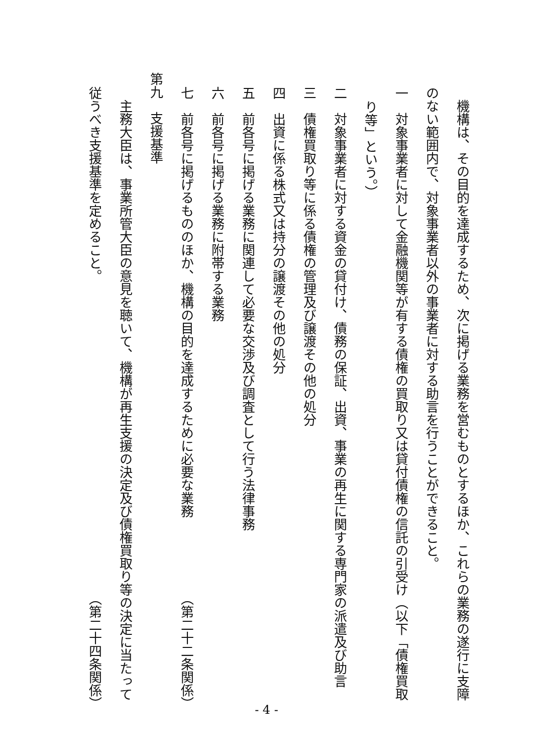機構は、その目的を達成するため、次に掲げる業務を営むものとするほか、これらの業務の遂行に支障
のない範囲内で、対象事業者以外の事業者に対する助言を行うことができること。
一　対象事業者に対して金融機関等が有する債権の買取り又は貸付債権の信託の引受け（以下「債権買取
り等」という。）
二　対象事業者に対する資金の貸付け、債務の保証、出資、事業の再生に関する専門家の派遣及び助言
三　債権買取り等に係る債権の管理及び譲渡その他の処分
四　出資に係る株式又は持分の譲渡その他の処分
五　前各号に掲げる業務に関連して必要な交渉及び調査として行う法律事務
六　前各号に掲げる業務に附帯する業務
七　前各号に掲げるもののほか、機構の目的を達成するために必要な業務 （第二十二条関係）
第九　支援基準
主務大臣は、事業所管大臣の意見を聴いて、機構が再生支援の決定及び債権買取り等の決定に当たって
従うべき支援基準を定めること。 （第二十四条関係）
- 4 -